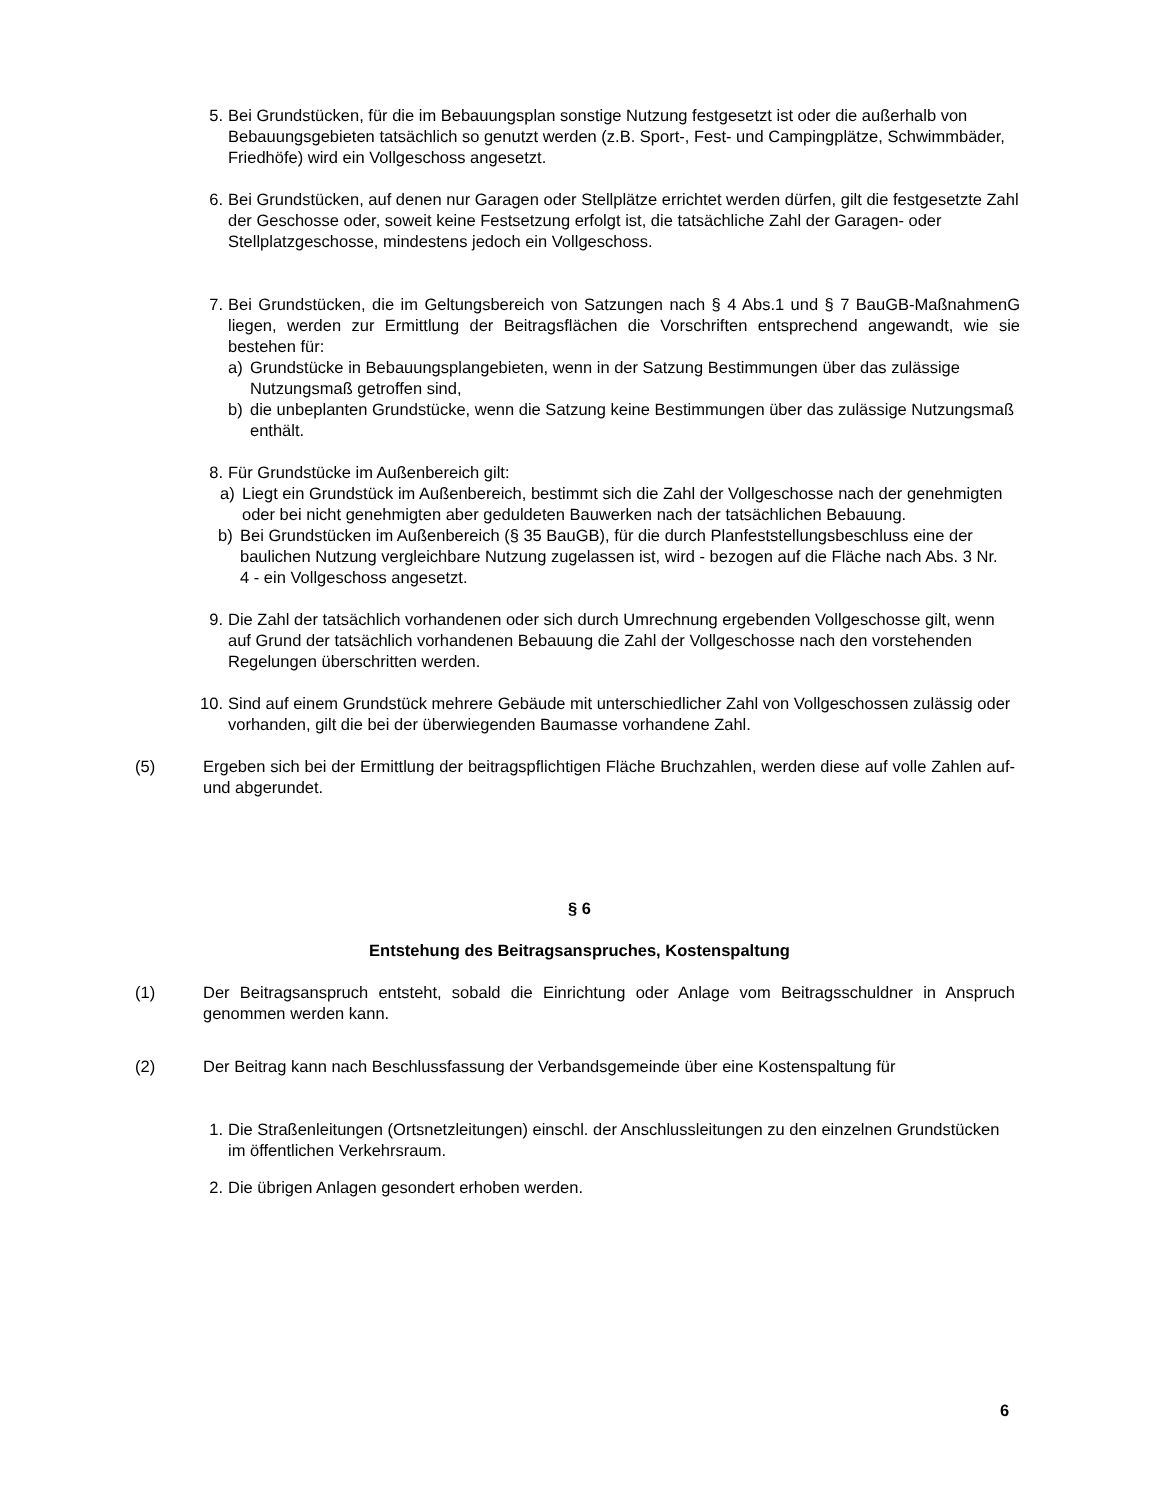5. Bei Grundstücken, für die im Bebauungsplan sonstige Nutzung festgesetzt ist oder die außerhalb von Bebauungsgebieten tatsächlich so genutzt werden (z.B. Sport-, Fest- und Campingplätze, Schwimmbäder, Friedhöfe) wird ein Vollgeschoss angesetzt.
6. Bei Grundstücken, auf denen nur Garagen oder Stellplätze errichtet werden dürfen, gilt die festgesetzte Zahl der Geschosse oder, soweit keine Festsetzung erfolgt ist, die tatsächliche Zahl der Garagen- oder Stellplatzgeschosse, mindestens jedoch ein Vollgeschoss.
7. Bei Grundstücken, die im Geltungsbereich von Satzungen nach § 4 Abs.1 und § 7 BauGB-MaßnahmenG liegen, werden zur Ermittlung der Beitragsflächen die Vorschriften entsprechend angewandt, wie sie bestehen für:
a) Grundstücke in Bebauungsplangebieten, wenn in der Satzung Bestimmungen über das zulässige Nutzungsmaß getroffen sind,
b) die unbeplanten Grundstücke, wenn die Satzung keine Bestimmungen über das zulässige Nutzungsmaß enthält.
8. Für Grundstücke im Außenbereich gilt:
a) Liegt ein Grundstück im Außenbereich, bestimmt sich die Zahl der Vollgeschosse nach der genehmigten oder bei nicht genehmigten aber geduldeten Bauwerken nach der tatsächlichen Bebauung.
b) Bei Grundstücken im Außenbereich (§ 35 BauGB), für die durch Planfeststellungsbeschluss eine der baulichen Nutzung vergleichbare Nutzung zugelassen ist, wird - bezogen auf die Fläche nach Abs. 3 Nr. 4 - ein Vollgeschoss angesetzt.
9. Die Zahl der tatsächlich vorhandenen oder sich durch Umrechnung ergebenden Vollgeschosse gilt, wenn auf Grund der tatsächlich vorhandenen Bebauung die Zahl der Vollgeschosse nach den vorstehenden Regelungen überschritten werden.
10. Sind auf einem Grundstück mehrere Gebäude mit unterschiedlicher Zahl von Vollgeschossen zulässig oder vorhanden, gilt die bei der überwiegenden Baumasse vorhandene Zahl.
(5) Ergeben sich bei der Ermittlung der beitragspflichtigen Fläche Bruchzahlen, werden diese auf volle Zahlen auf- und abgerundet.
§ 6
Entstehung des Beitragsanspruches, Kostenspaltung
(1) Der Beitragsanspruch entsteht, sobald die Einrichtung oder Anlage vom Beitragsschuldner in Anspruch genommen werden kann.
(2) Der Beitrag kann nach Beschlussfassung der Verbandsgemeinde über eine Kostenspaltung für
1. Die Straßenleitungen (Ortsnetzleitungen) einschl. der Anschlussleitungen zu den einzelnen Grundstücken im öffentlichen Verkehrsraum.
2. Die übrigen Anlagen gesondert erhoben werden.
6